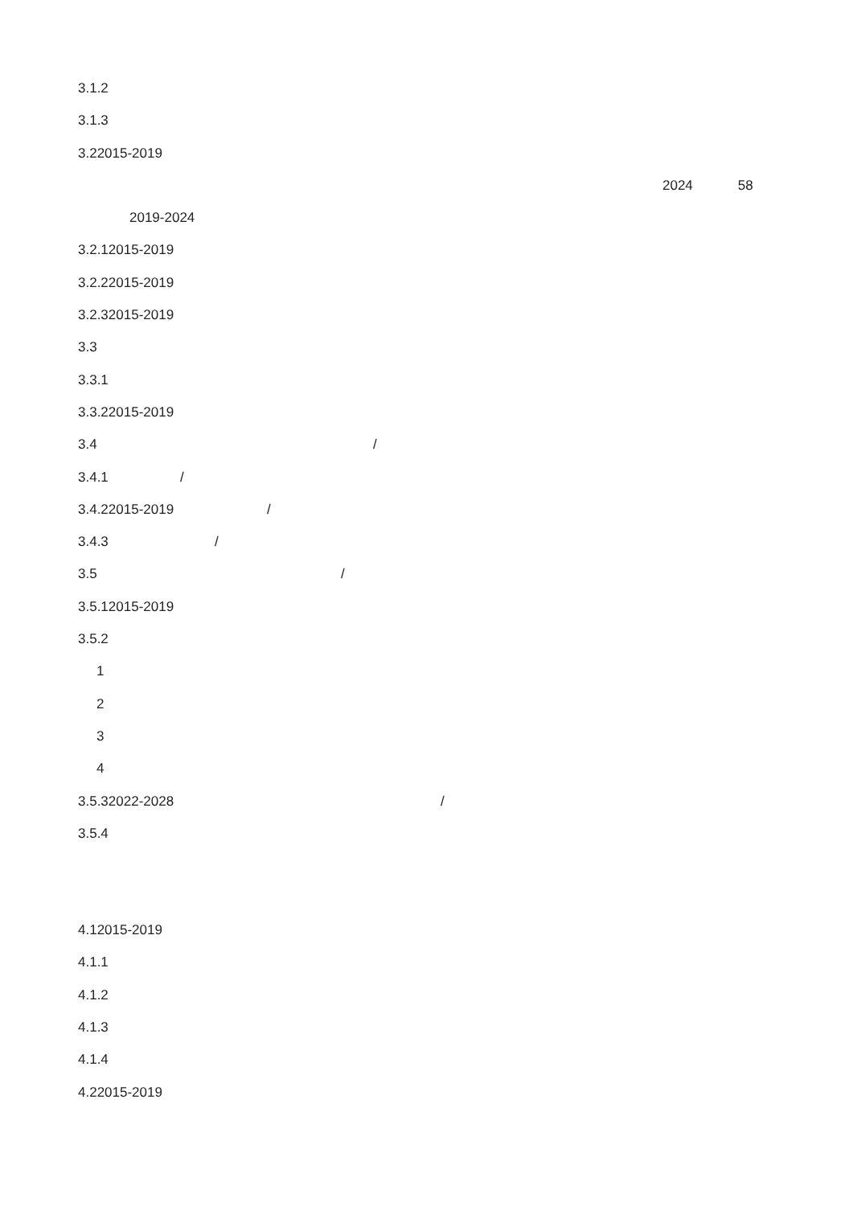3.1.2
3.1.3
3.22015-2019
2024 58
2019-2024
3.2.12015-2019
3.2.22015-2019
3.2.32015-2019
3.3
3.3.1
3.3.22015-2019
3.4 /
3.4.1 /
3.4.22015-2019 /
3.4.3 /
3.5 /
3.5.12015-2019
3.5.2
1
2
3
4
3.5.32022-2028 /
3.5.4
4.12015-2019
4.1.1
4.1.2
4.1.3
4.1.4
4.22015-2019